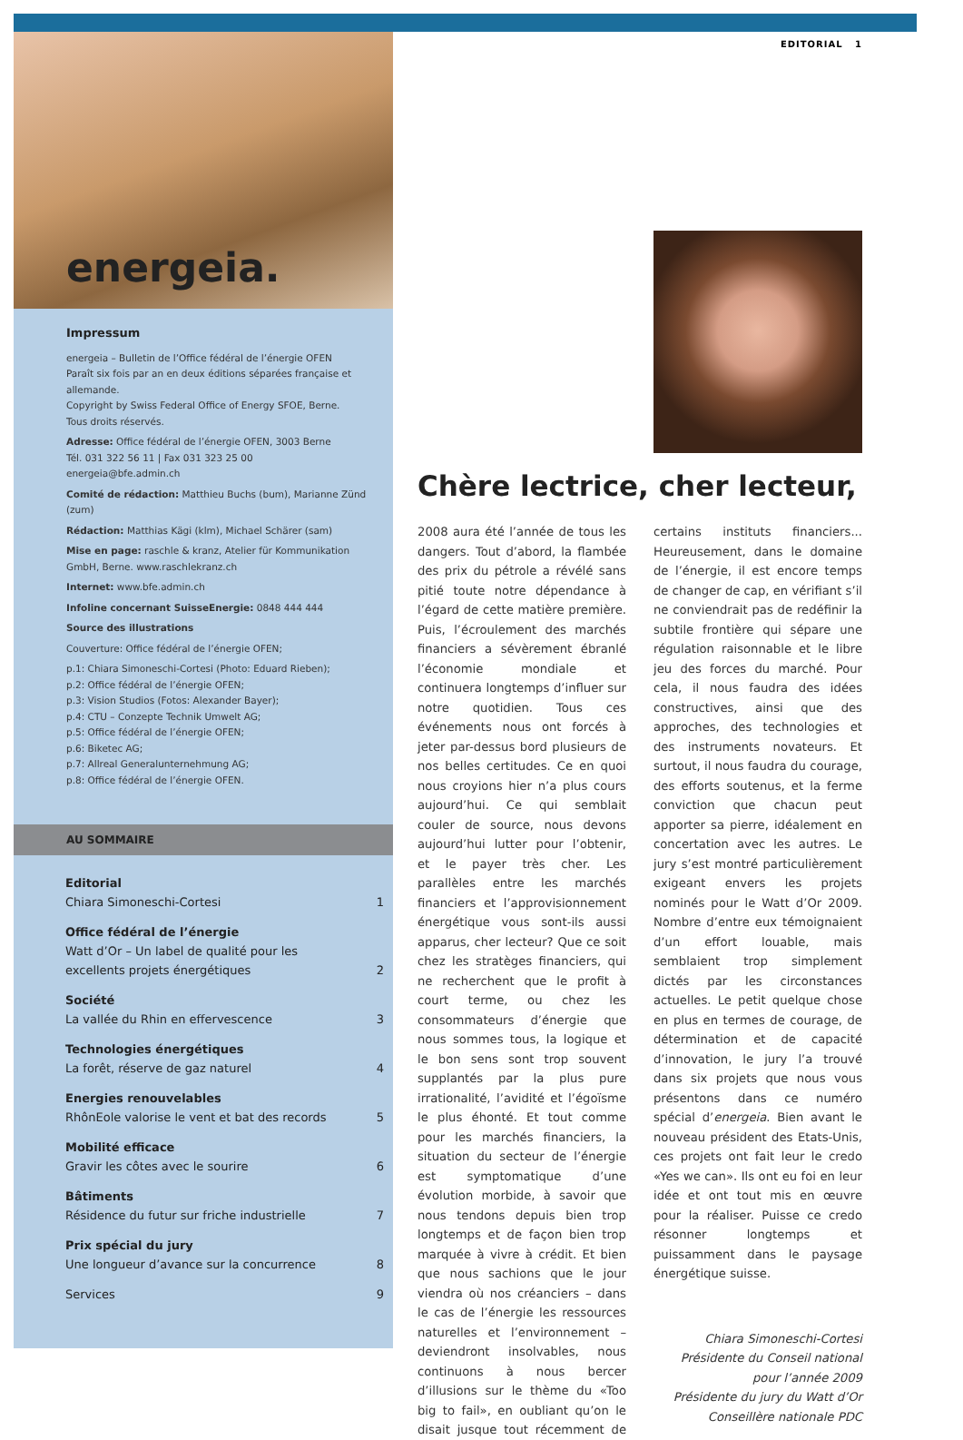energeia.
Impressum
energeia – Bulletin de l’Office fédéral de l’énergie OFEN
Paraît six fois par an en deux éditions séparées française et allemande.
Copyright by Swiss Federal Office of Energy SFOE, Berne.
Tous droits réservés.
Adresse: Office fédéral de l’énergie OFEN, 3003 Berne
Tél. 031 322 56 11 | Fax 031 323 25 00
energeia@bfe.admin.ch
Comité de rédaction: Matthieu Buchs (bum), Marianne Zünd (zum)
Rédaction: Matthias Kägi (klm), Michael Schärer (sam)
Mise en page: raschle & kranz, Atelier für Kommunikation GmbH, Berne. www.raschlekranz.ch
Internet: www.bfe.admin.ch
Infoline concernant SuisseEnergie: 0848 444 444
Source des illustrations
Couverture: Office fédéral de l’énergie OFEN;
p.1: Chiara Simoneschi-Cortesi (Photo: Eduard Rieben);
p.2: Office fédéral de l’énergie OFEN;
p.3: Vision Studios (Fotos: Alexander Bayer);
p.4: CTU – Conzepte Technik Umwelt AG;
p.5: Office fédéral de l’énergie OFEN;
p.6: Biketec AG;
p.7: Allreal Generalunternehmung AG;
p.8: Office fédéral de l’énergie OFEN.
AU SOMMAIRE
Editorial
Chiara Simoneschi-Cortesi 1
Office fédéral de l’énergie
Watt d’Or – Un label de qualité pour les
excellents projets énergétiques 2
Société
La vallée du Rhin en effervescence 3
Technologies énergétiques
La forêt, réserve de gaz naturel 4
Energies renouvelables
RhônEole valorise le vent et bat des records 5
Mobilité efficace
Gravir les côtes avec le sourire 6
Bâtiments
Résidence du futur sur friche industrielle 7
Prix spécial du jury
Une longueur d’avance sur la concurrence 8
Services 9
EDITORIAL 1
Chère lectrice, cher lecteur,
2008 aura été l’année de tous les dangers. Tout d’abord, la flambée des prix du pétrole a révélé sans pitié toute notre dépendance à l’égard de cette matière première. Puis, l’écroulement des marchés financiers a sévèrement ébranlé l’économie mondiale et continuera longtemps d’influer sur notre quotidien. Tous ces événements nous ont forcés à jeter par-dessus bord plusieurs de nos belles certitudes. Ce en quoi nous croyions hier n’a plus cours aujourd’hui. Ce qui semblait couler de source, nous devons aujourd’hui lutter pour l’obtenir, et le payer très cher. Les parallèles entre les marchés financiers et l’approvisionnement énergétique vous sont-ils aussi apparus, cher lecteur? Que ce soit chez les stratèges financiers, qui ne recherchent que le profit à court terme, ou chez les consommateurs d’énergie que nous sommes tous, la logique et le bon sens sont trop souvent supplantés par la plus pure irrationalité, l’avidité et l’égoïsme le plus éhonté. Et tout comme pour les marchés financiers, la situation du secteur de l’énergie est symptomatique d’une évolution morbide, à savoir que nous tendons depuis bien trop longtemps et de façon bien trop marquée à vivre à crédit. Et bien que nous sachions que le jour viendra où nos créanciers – dans le cas de l’énergie les ressources naturelles et l’environnement – deviendront insolvables, nous continuons à nous bercer d’illusions sur le thème du «Too big to fail», en oubliant qu’on le disait jusque tout récemment de certains instituts financiers... Heureusement, dans le domaine de l’énergie, il est encore temps de changer de cap, en vérifiant s’il ne conviendrait pas de redéfinir la subtile frontière qui sépare une régulation raisonnable et le libre jeu des forces du marché. Pour cela, il nous faudra des idées constructives, ainsi que des approches, des technologies et des instruments novateurs. Et surtout, il nous faudra du courage, des efforts soutenus, et la ferme conviction que chacun peut apporter sa pierre, idéalement en concertation avec les autres. Le jury s’est montré particulièrement exigeant envers les projets nominés pour le Watt d’Or 2009. Nombre d’entre eux témoignaient d’un effort louable, mais semblaient trop simplement dictés par les circonstances actuelles. Le petit quelque chose en plus en termes de courage, de détermination et de capacité d’innovation, le jury l’a trouvé dans six projets que nous vous présentons dans ce numéro spécial d’energeia. Bien avant le nouveau président des Etats-Unis, ces projets ont fait leur le credo «Yes we can». Ils ont eu foi en leur idée et ont tout mis en œuvre pour la réaliser. Puisse ce credo résonner longtemps et puissamment dans le paysage énergétique suisse.
Chiara Simoneschi-Cortesi
Présidente du Conseil national pour l’année 2009
Présidente du jury du Watt d’Or
Conseillère nationale PDC